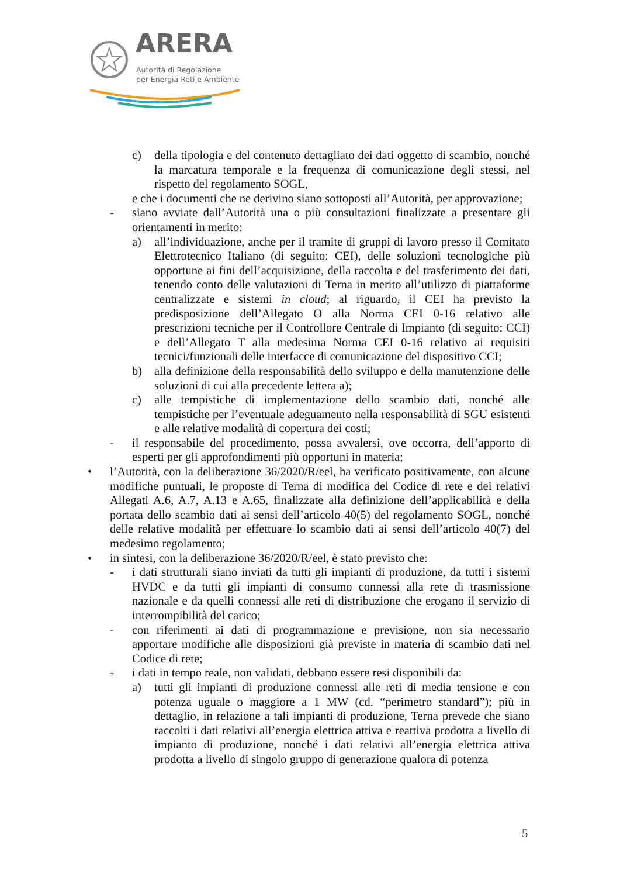ARERA
Autorità di Regolazione
per Energia Reti e Ambiente
c) della tipologia e del contenuto dettagliato dei dati oggetto di scambio, nonché la marcatura temporale e la frequenza di comunicazione degli stessi, nel rispetto del regolamento SOGL,
e che i documenti che ne derivino siano sottoposti all’Autorità, per approvazione;
- siano avviate dall’Autorità una o più consultazioni finalizzate a presentare gli orientamenti in merito:
a) all’individuazione, anche per il tramite di gruppi di lavoro presso il Comitato Elettrotecnico Italiano (di seguito: CEI), delle soluzioni tecnologiche più opportune ai fini dell’acquisizione, della raccolta e del trasferimento dei dati, tenendo conto delle valutazioni di Terna in merito all’utilizzo di piattaforme centralizzate e sistemi in cloud; al riguardo, il CEI ha previsto la predisposizione dell’Allegato O alla Norma CEI 0-16 relativo alle prescrizioni tecniche per il Controllore Centrale di Impianto (di seguito: CCI) e dell’Allegato T alla medesima Norma CEI 0-16 relativo ai requisiti tecnici/funzionali delle interfacce di comunicazione del dispositivo CCI;
b) alla definizione della responsabilità dello sviluppo e della manutenzione delle soluzioni di cui alla precedente lettera a);
c) alle tempistiche di implementazione dello scambio dati, nonché alle tempistiche per l’eventuale adeguamento nella responsabilità di SGU esistenti e alle relative modalità di copertura dei costi;
- il responsabile del procedimento, possa avvalersi, ove occorra, dell’apporto di esperti per gli approfondimenti più opportuni in materia;
• l’Autorità, con la deliberazione 36/2020/R/eel, ha verificato positivamente, con alcune modifiche puntuali, le proposte di Terna di modifica del Codice di rete e dei relativi Allegati A.6, A.7, A.13 e A.65, finalizzate alla definizione dell’applicabilità e della portata dello scambio dati ai sensi dell’articolo 40(5) del regolamento SOGL, nonché delle relative modalità per effettuare lo scambio dati ai sensi dell’articolo 40(7) del medesimo regolamento;
• in sintesi, con la deliberazione 36/2020/R/eel, è stato previsto che:
- i dati strutturali siano inviati da tutti gli impianti di produzione, da tutti i sistemi HVDC e da tutti gli impianti di consumo connessi alla rete di trasmissione nazionale e da quelli connessi alle reti di distribuzione che erogano il servizio di interrompibilità del carico;
- con riferimenti ai dati di programmazione e previsione, non sia necessario apportare modifiche alle disposizioni già previste in materia di scambio dati nel Codice di rete;
- i dati in tempo reale, non validati, debbano essere resi disponibili da:
a) tutti gli impianti di produzione connessi alle reti di media tensione e con potenza uguale o maggiore a 1 MW (cd. “perimetro standard”); più in dettaglio, in relazione a tali impianti di produzione, Terna prevede che siano raccolti i dati relativi all’energia elettrica attiva e reattiva prodotta a livello di impianto di produzione, nonché i dati relativi all’energia elettrica attiva prodotta a livello di singolo gruppo di generazione qualora di potenza
5